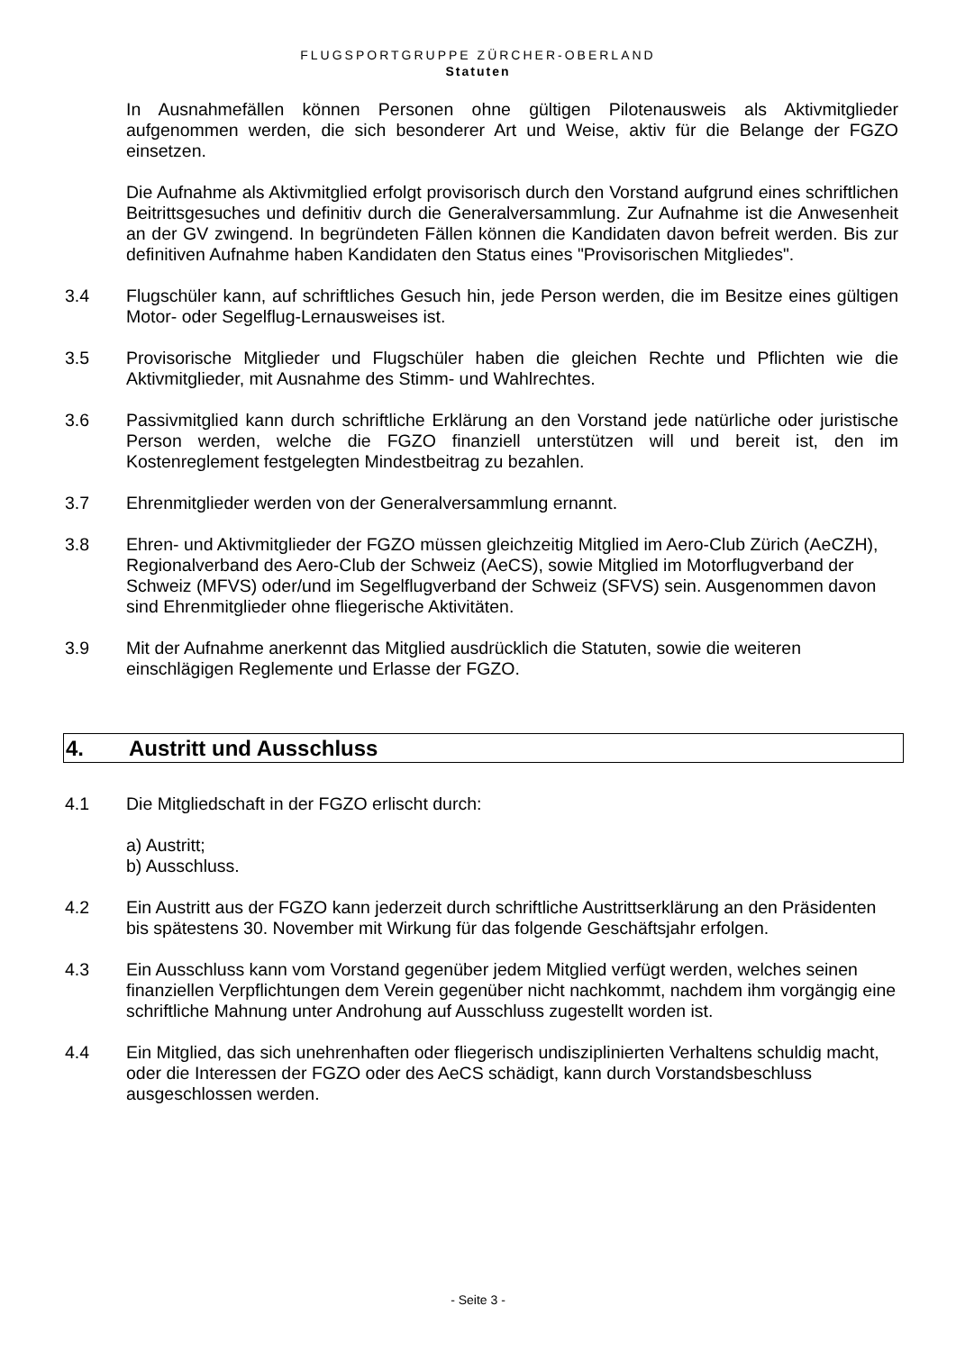FLUGSPORTGRUPPE ZÜRCHER-OBERLAND
Statuten
In Ausnahmefällen können Personen ohne gültigen Pilotenausweis als Aktivmitglieder aufgenommen werden, die sich besonderer Art und Weise, aktiv für die Belange der FGZO einsetzen.
Die Aufnahme als Aktivmitglied erfolgt provisorisch durch den Vorstand aufgrund eines schriftlichen Beitrittsgesuches und definitiv durch die Generalversammlung. Zur Aufnahme ist die Anwesenheit an der GV zwingend. In begründeten Fällen können die Kandidaten davon befreit werden. Bis zur definitiven Aufnahme haben Kandidaten den Status eines "Provisorischen Mitgliedes".
3.4 Flugschüler kann, auf schriftliches Gesuch hin, jede Person werden, die im Besitze eines gültigen Motor- oder Segelflug-Lernausweises ist.
3.5 Provisorische Mitglieder und Flugschüler haben die gleichen Rechte und Pflichten wie die Aktivmitglieder, mit Ausnahme des Stimm- und Wahlrechtes.
3.6 Passivmitglied kann durch schriftliche Erklärung an den Vorstand jede natürliche oder juristische Person werden, welche die FGZO finanziell unterstützen will und bereit ist, den im Kostenreglement festgelegten Mindestbeitrag zu bezahlen.
3.7 Ehrenmitglieder werden von der Generalversammlung ernannt.
3.8 Ehren- und Aktivmitglieder der FGZO müssen gleichzeitig Mitglied im Aero-Club Zürich (AeCZH), Regionalverband des Aero-Club der Schweiz (AeCS), sowie Mitglied im Motorflugverband der Schweiz (MFVS) oder/und im Segelflugverband der Schweiz (SFVS) sein. Ausgenommen davon sind Ehrenmitglieder ohne fliegerische Aktivitäten.
3.9 Mit der Aufnahme anerkennt das Mitglied ausdrücklich die Statuten, sowie die weiteren einschlägigen Reglemente und Erlasse der FGZO.
4. Austritt und Ausschluss
4.1 Die Mitgliedschaft in der FGZO erlischt durch:
a) Austritt;
b) Ausschluss.
4.2 Ein Austritt aus der FGZO kann jederzeit durch schriftliche Austrittserklärung an den Präsidenten bis spätestens 30. November mit Wirkung für das folgende Geschäftsjahr erfolgen.
4.3 Ein Ausschluss kann vom Vorstand gegenüber jedem Mitglied verfügt werden, welches seinen finanziellen Verpflichtungen dem Verein gegenüber nicht nachkommt, nachdem ihm vorgängig eine schriftliche Mahnung unter Androhung auf Ausschluss zugestellt worden ist.
4.4 Ein Mitglied, das sich unehrenhaften oder fliegerisch undisziplinierten Verhaltens schuldig macht, oder die Interessen der FGZO oder des AeCS schädigt, kann durch Vorstandsbeschluss ausgeschlossen werden.
- Seite 3 -